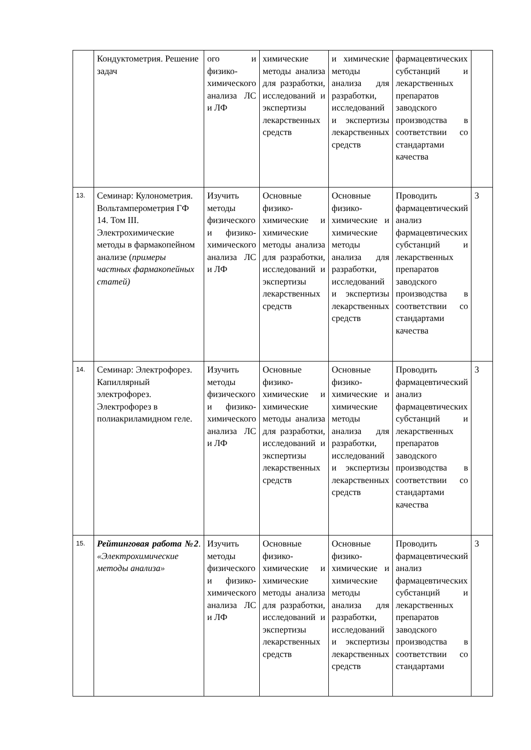| | Кондуктометрия. Решение задач | ого и физико-химического анализа ЛС и ЛФ | химические методы анализа для разработки, исследований и экспертизы лекарственных средств | и химические методы анализа для разработки, исследований и экспертизы лекарственных средств | фармацевтических субстанций и лекарственных препаратов заводского производства в соответствии со стандартами качества | |
| 13. | Семинар: Кулонометрия. Вольтамперометрия ГФ 14. Том III. Электрохимические методы в фармакопейном анализе ( примеры частных фармакопейных статей) | Изучить методы физического и физико-химического анализа ЛС и ЛФ | Основные физико-химические и химические методы анализа для разработки, исследований и экспертизы лекарственных средств | Основные физико-химические и химические методы анализа для разработки, исследований и экспертизы лекарственных средств | Проводить фармацевтический анализ фармацевтических субстанций и лекарственных препаратов заводского производства в соответствии со стандартами качества | 3 |
| 14. | Семинар: Электрофорез. Капиллярный электрофорез. Электрофорез в полиакриламидном геле. | Изучить методы физического и физико-химического анализа ЛС и ЛФ | Основные физико-химические и химические методы анализа для разработки, исследований и экспертизы лекарственных средств | Основные физико-химические и химические методы анализа для разработки, исследований и экспертизы лекарственных средств | Проводить фармацевтический анализ фармацевтических субстанций и лекарственных препаратов заводского производства в соответствии со стандартами качества | 3 |
| 15. | Рейтинговая работа №2 . «Электрохимические методы анализа» | Изучить методы физического и физико-химического анализа ЛС и ЛФ | Основные физико-химические и химические методы анализа для разработки, исследований и экспертизы лекарственных средств | Основные физико-химические и химические методы анализа для разработки, исследований и экспертизы лекарственных средств | Проводить фармацевтический анализ фармацевтических субстанций и лекарственных препаратов заводского производства в соответствии со стандартами | 3 |